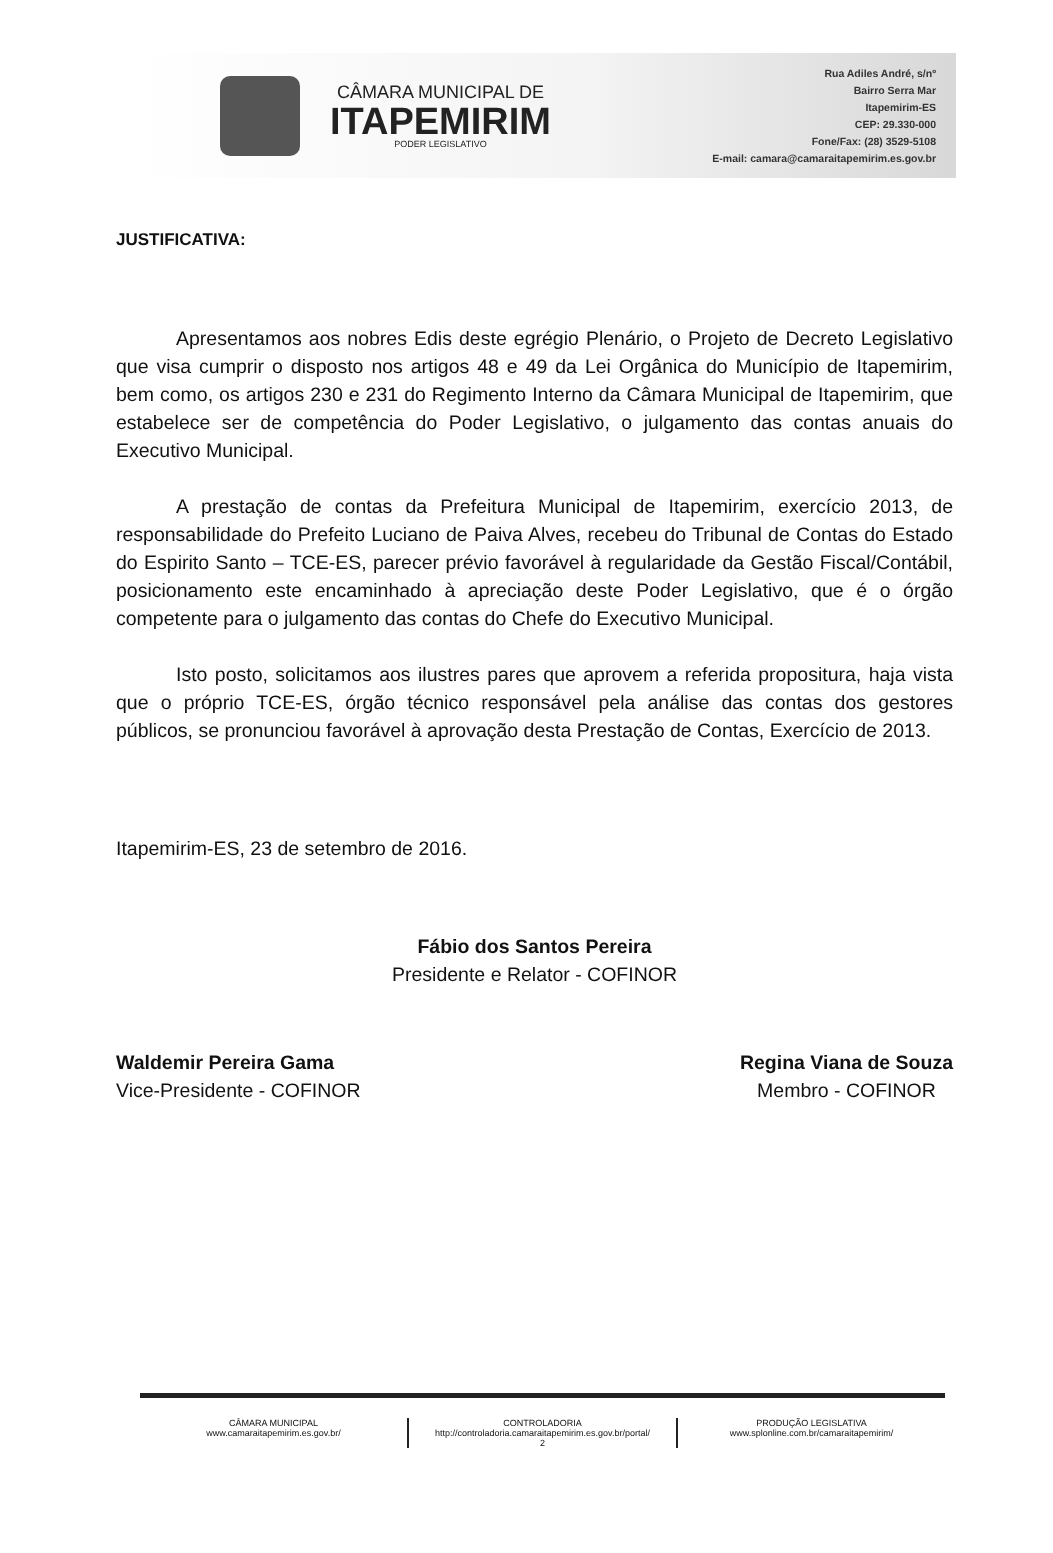CÂMARA MUNICIPAL DE
ITAPEMIRIM
PODER LEGISLATIVO
Rua Adiles André, s/nº
Bairro Serra Mar
Itapemirim-ES
CEP: 29.330-000
Fone/Fax: (28) 3529-5108
E-mail: camara@camaraitapemirim.es.gov.br
JUSTIFICATIVA:
Apresentamos aos nobres Edis deste egrégio Plenário, o Projeto de Decreto Legislativo que visa cumprir o disposto nos artigos 48 e 49 da Lei Orgânica do Município de Itapemirim, bem como, os artigos 230 e 231 do Regimento Interno da Câmara Municipal de Itapemirim, que estabelece ser de competência do Poder Legislativo, o julgamento das contas anuais do Executivo Municipal.
A prestação de contas da Prefeitura Municipal de Itapemirim, exercício 2013, de responsabilidade do Prefeito Luciano de Paiva Alves, recebeu do Tribunal de Contas do Estado do Espirito Santo – TCE-ES, parecer prévio favorável à regularidade da Gestão Fiscal/Contábil, posicionamento este encaminhado à apreciação deste Poder Legislativo, que é o órgão competente para o julgamento das contas do Chefe do Executivo Municipal.
Isto posto, solicitamos aos ilustres pares que aprovem a referida propositura, haja vista que o próprio TCE-ES, órgão técnico responsável pela análise das contas dos gestores públicos, se pronunciou favorável à aprovação desta Prestação de Contas, Exercício de 2013.
Itapemirim-ES, 23 de setembro de 2016.
Fábio dos Santos Pereira
Presidente e Relator - COFINOR
Waldemir Pereira Gama
Vice-Presidente - COFINOR
Regina Viana de Souza
Membro - COFINOR
CÂMARA MUNICIPAL
www.camaraitapemirim.es.gov.br/
CONTROLADORIA
http://controladoria.camaraitapemirim.es.gov.br/portal/
2
PRODUÇÃO LEGISLATIVA
www.splonline.com.br/camaraitapemirim/